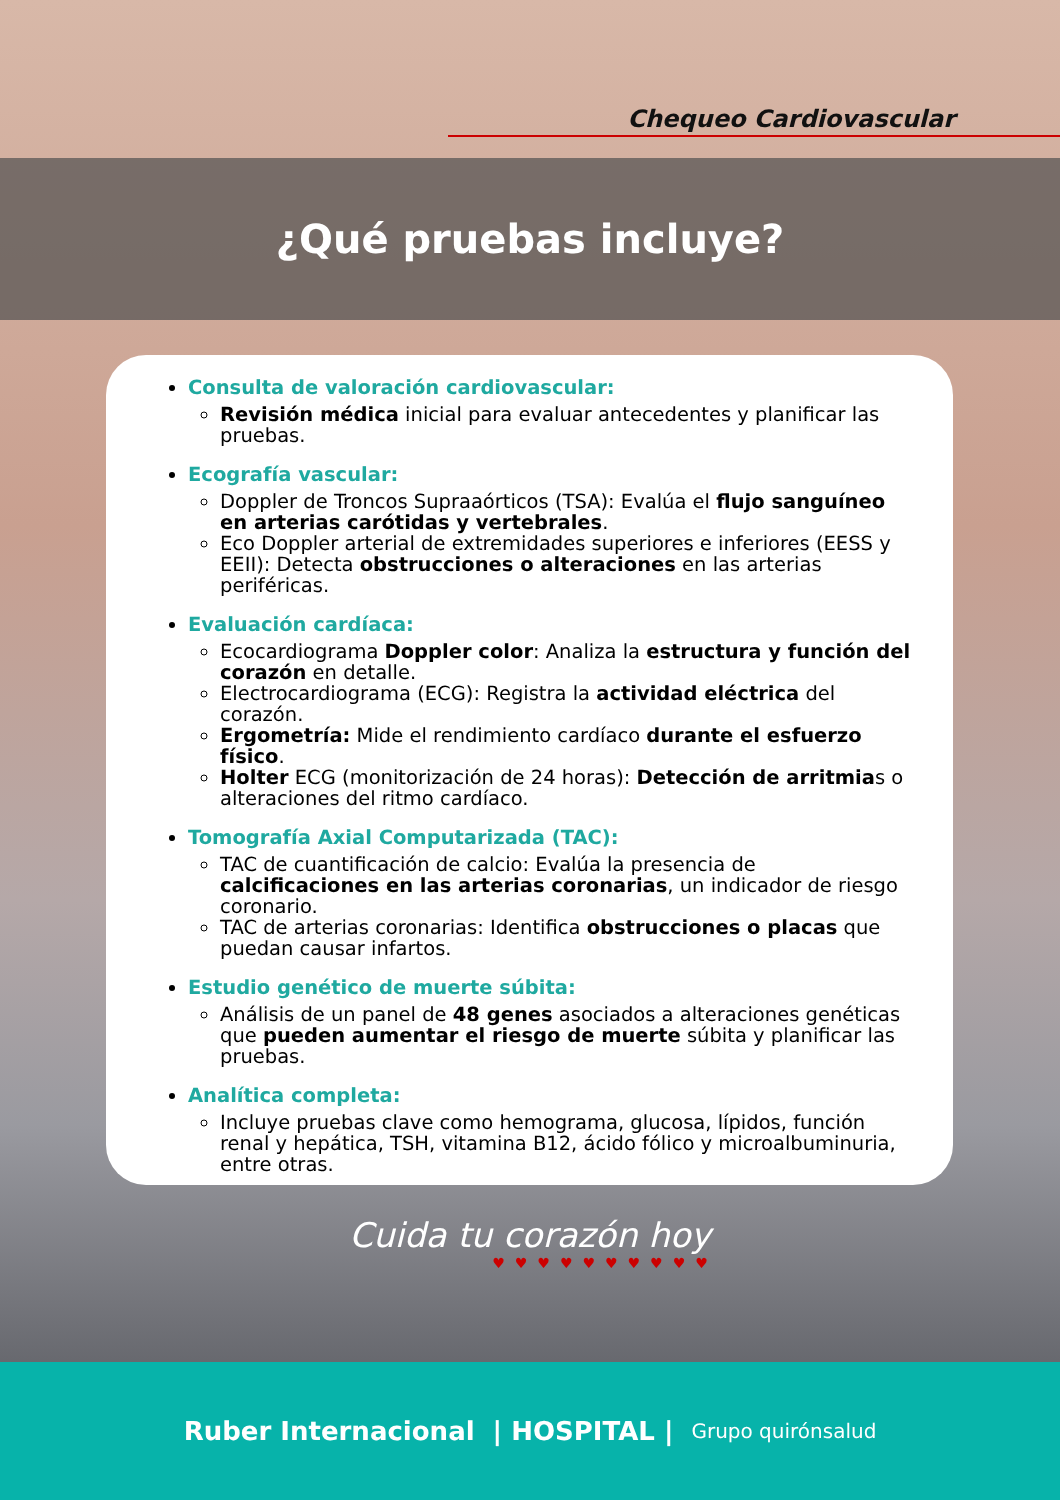Chequeo Cardiovascular
¿Qué pruebas incluye?
Consulta de valoración cardiovascular:
Revisión médica inicial para evaluar antecedentes y planificar las pruebas.
Ecografía vascular:
Doppler de Troncos Supraaórticos (TSA): Evalúa el flujo sanguíneo en arterias carótidas y vertebrales.
Eco Doppler arterial de extremidades superiores e inferiores (EESS y EEII): Detecta obstrucciones o alteraciones en las arterias periféricas.
Evaluación cardíaca:
Ecocardiograma Doppler color: Analiza la estructura y función del corazón en detalle.
Electrocardiograma (ECG): Registra la actividad eléctrica del corazón.
Ergometría: Mide el rendimiento cardíaco durante el esfuerzo físico.
Holter ECG (monitorización de 24 horas): Detección de arritmias o alteraciones del ritmo cardíaco.
Tomografía Axial Computarizada (TAC):
TAC de cuantificación de calcio: Evalúa la presencia de calcificaciones en las arterias coronarias, un indicador de riesgo coronario.
TAC de arterias coronarias: Identifica obstrucciones o placas que puedan causar infartos.
Estudio genético de muerte súbita:
Análisis de un panel de 48 genes asociados a alteraciones genéticas que pueden aumentar el riesgo de muerte súbita y planificar las pruebas.
Analítica completa:
Incluye pruebas clave como hemograma, glucosa, lípidos, función renal y hepática, TSH, vitamina B12, ácido fólico y microalbuminuria, entre otras.
Cuida tu corazón hoy
♥♥♥♥♥♥♥♥♥♥
Ruber Internacional | HOSPITAL | Grupo quirónsalud